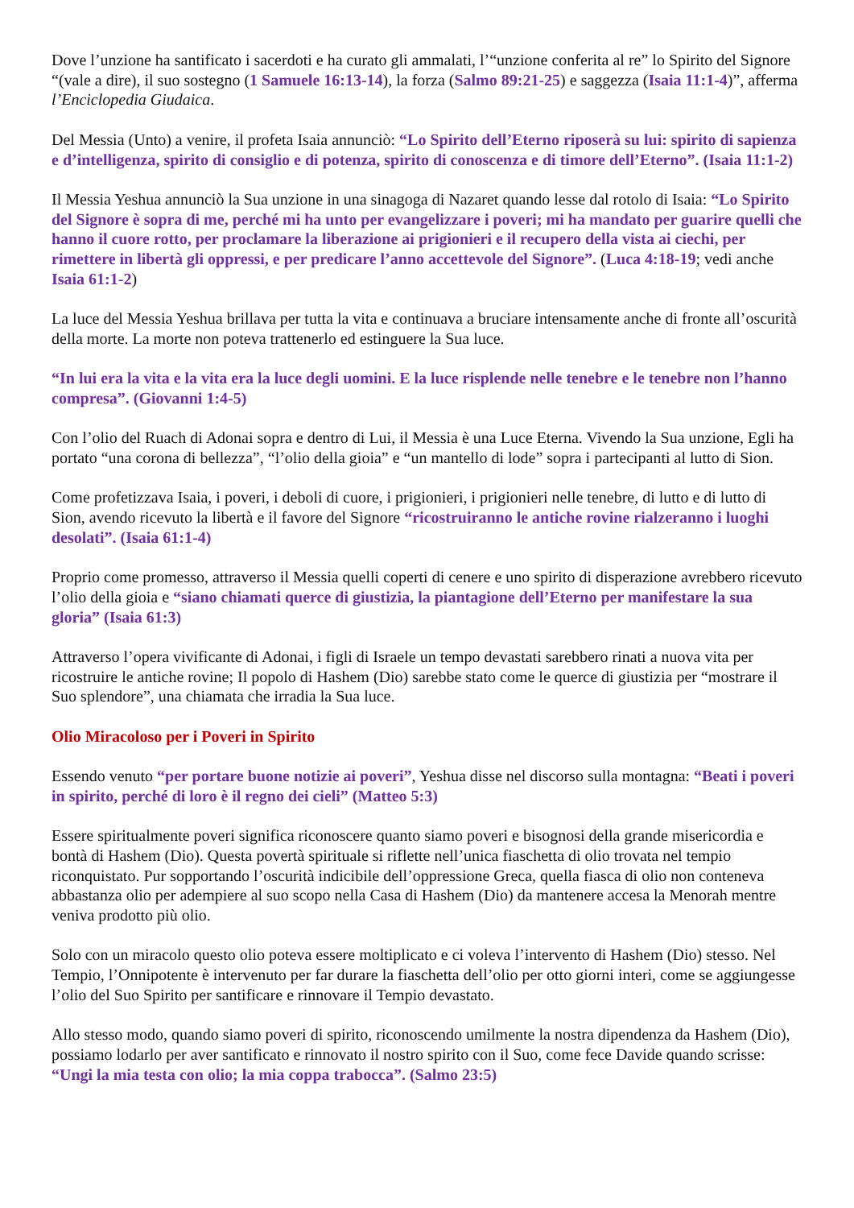Dove l’unzione ha santificato i sacerdoti e ha curato gli ammalati, l’“unzione conferita al re” lo Spirito del Signore “(vale a dire), il suo sostegno (1 Samuele 16:13-14), la forza (Salmo 89:21-25) e saggezza (Isaia 11:1-4)”, afferma l’Enciclopedia Giudaica.
Del Messia (Unto) a venire, il profeta Isaia annunciò: “Lo Spirito dell’Eterno riposerà su lui: spirito di sapienza e d’intelligenza, spirito di consiglio e di potenza, spirito di conoscenza e di timore dell’Eterno”. (Isaia 11:1-2)
Il Messia Yeshua annunciò la Sua unzione in una sinagoga di Nazaret quando lesse dal rotolo di Isaia: “Lo Spirito del Signore è sopra di me, perché mi ha unto per evangelizzare i poveri; mi ha mandato per guarire quelli che hanno il cuore rotto, per proclamare la liberazione ai prigionieri e il recupero della vista ai ciechi, per rimettere in libertà gli oppressi, e per predicare l’anno accettevole del Signore”. (Luca 4:18-19; vedi anche Isaia 61:1-2)
La luce del Messia Yeshua brillava per tutta la vita e continuava a bruciare intensamente anche di fronte all’oscurità della morte. La morte non poteva trattenerlo ed estinguere la Sua luce.
“In lui era la vita e la vita era la luce degli uomini. E la luce risplende nelle tenebre e le tenebre non l’hanno compresa”. (Giovanni 1:4-5)
Con l’olio del Ruach di Adonai sopra e dentro di Lui, il Messia è una Luce Eterna. Vivendo la Sua unzione, Egli ha portato “una corona di bellezza”, “l’olio della gioia” e “un mantello di lode” sopra i partecipanti al lutto di Sion.
Come profetizzava Isaia, i poveri, i deboli di cuore, i prigionieri, i prigionieri nelle tenebre, di lutto e di lutto di Sion, avendo ricevuto la libertà e il favore del Signore “ricostruiranno le antiche rovine rialzeranno i luoghi desolati”. (Isaia 61:1-4)
Proprio come promesso, attraverso il Messia quelli coperti di cenere e uno spirito di disperazione avrebbero ricevuto l’olio della gioia e “siano chiamati querce di giustizia, la piantagione dell’Eterno per manifestare la sua gloria” (Isaia 61:3)
Attraverso l’opera vivificante di Adonai, i figli di Israele un tempo devastati sarebbero rinati a nuova vita per ricostruire le antiche rovine; Il popolo di Hashem (Dio) sarebbe stato come le querce di giustizia per “mostrare il Suo splendore”, una chiamata che irradia la Sua luce.
Olio Miracoloso per i Poveri in Spirito
Essendo venuto “per portare buone notizie ai poveri”, Yeshua disse nel discorso sulla montagna: “Beati i poveri in spirito, perché di loro è il regno dei cieli” (Matteo 5:3)
Essere spiritualmente poveri significa riconoscere quanto siamo poveri e bisognosi della grande misericordia e bontà di Hashem (Dio). Questa povertà spirituale si riflette nell’unica fiaschetta di olio trovata nel tempio riconquistato. Pur sopportando l’oscurità indicibile dell’oppressione Greca, quella fiasca di olio non conteneva abbastanza olio per adempiere al suo scopo nella Casa di Hashem (Dio) da mantenere accesa la Menorah mentre veniva prodotto più olio.
Solo con un miracolo questo olio poteva essere moltiplicato e ci voleva l’intervento di Hashem (Dio) stesso. Nel Tempio, l’Onnipotente è intervenuto per far durare la fiaschetta dell’olio per otto giorni interi, come se aggiungesse l’olio del Suo Spirito per santificare e rinnovare il Tempio devastato.
Allo stesso modo, quando siamo poveri di spirito, riconoscendo umilmente la nostra dipendenza da Hashem (Dio), possiamo lodarlo per aver santificato e rinnovato il nostro spirito con il Suo, come fece Davide quando scrisse: “Ungi la mia testa con olio; la mia coppa trabocca”. (Salmo 23:5)